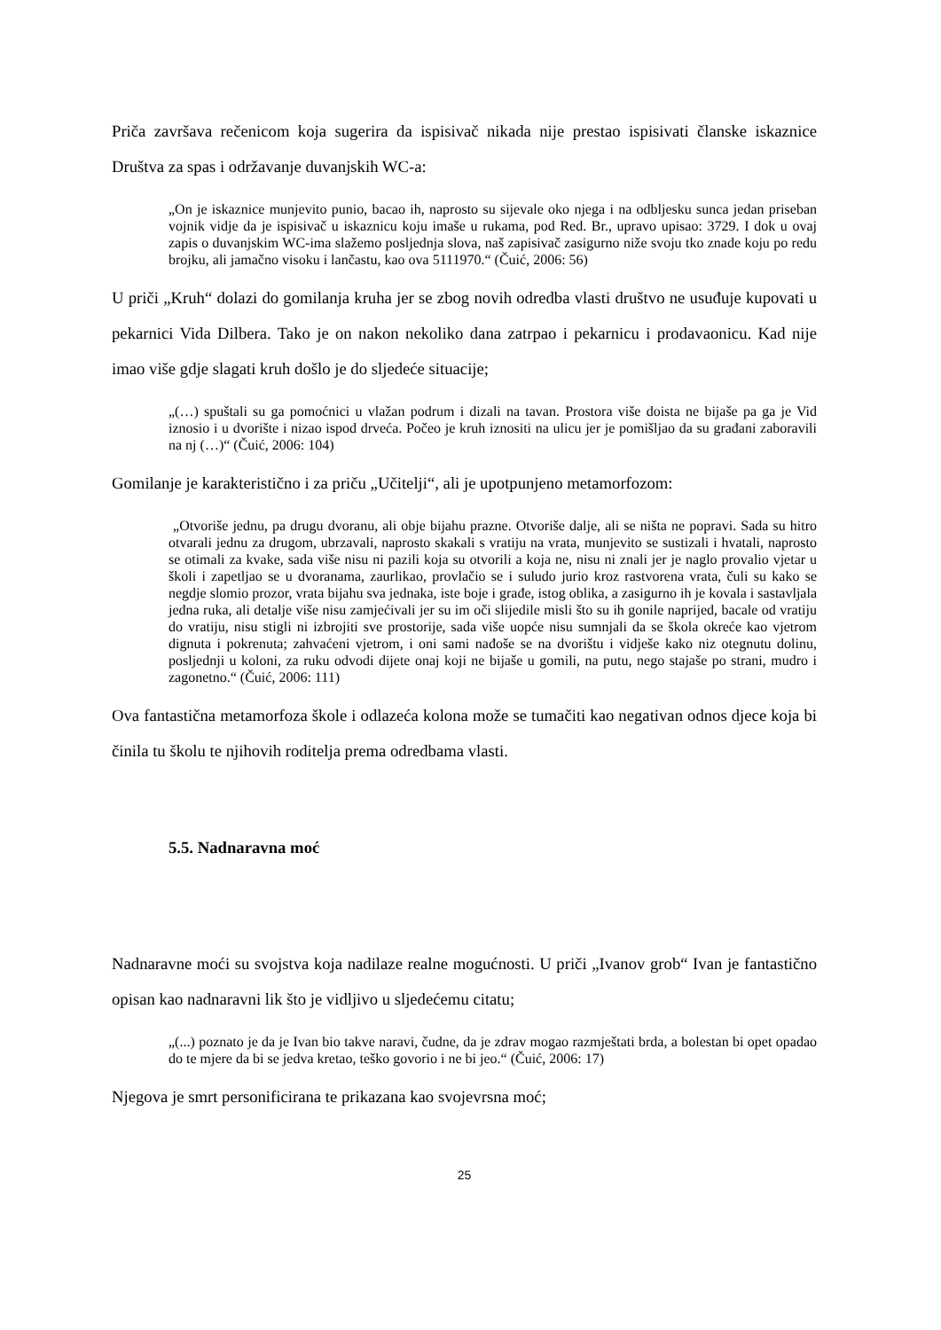Priča završava rečenicom koja sugerira da ispisivač nikada nije prestao ispisivati članske iskaznice Društva za spas i održavanje duvanjskih WC-a:
„On je iskaznice munjevito punio, bacao ih, naprosto su sijevale oko njega i na odbljesku sunca jedan priseban vojnik vidje da je ispisivač u iskaznicu koju imaše u rukama, pod Red. Br., upravo upisao: 3729. I dok u ovaj zapis o duvanjskim WC-ima slažemo posljednja slova, naš zapisivač zasigurno niže svoju tko znade koju po redu brojku, ali jamačno visoku i lančastu, kao ova 5111970.“ (Čuić, 2006: 56)
U priči „Kruh“ dolazi do gomilanja kruha jer se zbog novih odredba vlasti društvo ne usuđuje kupovati u pekarnici Vida Dilbera. Tako je on nakon nekoliko dana zatrpao i pekarnicu i prodavaonicu. Kad nije imao više gdje slagati kruh došlo je do sljedeće situacije;
„(…) spuštali su ga pomoćnici u vlažan podrum i dizali na tavan. Prostora više doista ne bijaše pa ga je Vid iznosio i u dvorište i nizao ispod drveća. Počeo je kruh iznositi na ulicu jer je pomišljao da su građani zaboravili na nj (…)“ (Čuić, 2006: 104)
Gomilanje je karakteristično i za priču „Učitelji“, ali je upotpunjeno metamorfozom:
„Otvoriše jednu, pa drugu dvoranu, ali obje bijahu prazne. Otvoriše dalje, ali se ništa ne popravi. Sada su hitro otvarali jednu za drugom, ubrzavali, naprosto skakali s vratiju na vrata, munjevito se sustizali i hvatali, naprosto se otimali za kvake, sada više nisu ni pazili koja su otvorili a koja ne, nisu ni znali jer je naglo provalio vjetar u školi i zapetljao se u dvoranama, zaurlikao, provlačio se i suludo jurio kroz rastvorena vrata, čuli su kako se negdje slomio prozor, vrata bijahu sva jednaka, iste boje i građe, istog oblika, a zasigurno ih je kovala i sastavljala jedna ruka, ali detalje više nisu zamjećivali jer su im oči slijedile misli što su ih gonile naprijed, bacale od vratiju do vratiju, nisu stigli ni izbrojiti sve prostorije, sada više uopće nisu sumnjali da se škola okreće kao vjetrom dignuta i pokrenuta; zahvaćeni vjetrom, i oni sami nađoše se na dvorištu i vidješe kako niz otegnutu dolinu, posljednji u koloni, za ruku odvodi dijete onaj koji ne bijaše u gomili, na putu, nego stajaše po strani, mudro i zagonetno.“ (Čuić, 2006: 111)
Ova fantastična metamorfoza škole i odlazeća kolona može se tumačiti kao negativan odnos djece koja bi činila tu školu te njihovih roditelja prema odredbama vlasti.
5.5. Nadnaravna moć
Nadnaravne moći su svojstva koja nadilaze realne mogućnosti. U priči „Ivanov grob“ Ivan je fantastično opisan kao nadnaravni lik što je vidljivo u sljedećemu citatu;
„(...) poznato je da je Ivan bio takve naravi, čudne, da je zdrav mogao razmještati brda, a bolestan bi opet opadao do te mjere da bi se jedva kretao, teško govorio i ne bi jeo.“ (Čuić, 2006: 17)
Njegova je smrt personificirana te prikazana kao svojevrsna moć;
25